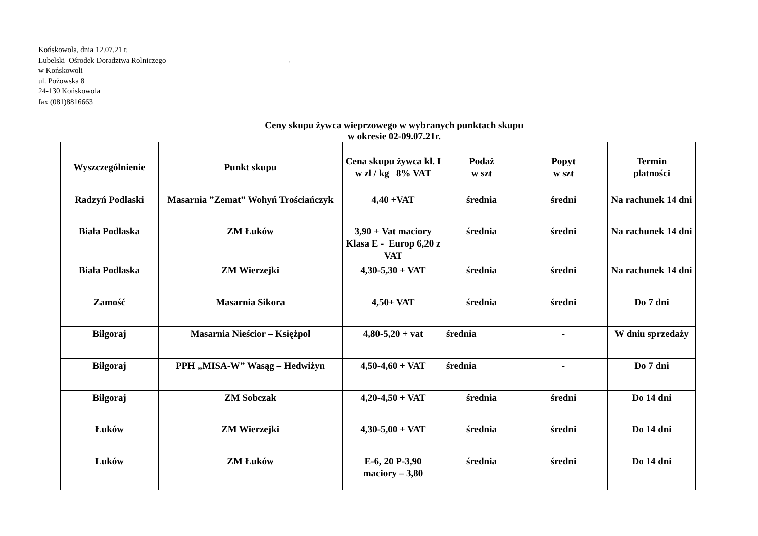Końskowola, dnia 12.07.21 r.
Lubelski Ośrodek Doradztwa Rolniczego.
w Końskowoli
ul. Pożowska 8
24-130 Końskowola
fax (081)8816663
Ceny skupu żywca wieprzowego w wybranych punktach skupu
w okresie 02-09.07.21r.
| Wyszczególnienie | Punkt skupu | Cena skupu żywca kl. I w zł / kg 8% VAT | Podaż w szt | Popyt w szt | Termin płatności |
| --- | --- | --- | --- | --- | --- |
| Radzyń Podlaski | Masarnia ”Zemat” Wohyń Trościańczyk | 4,40 +VAT | średnia | średni | Na rachunek 14 dni |
| Biała Podlaska | ZM Łuków | 3,90 + Vat maciory Klasa E - Europ 6,20 z VAT | średnia | średni | Na rachunek 14 dni |
| Biała Podlaska | ZM Wierzejki | 4,30-5,30 + VAT | średnia | średni | Na rachunek 14 dni |
| Zamość | Masarnia Sikora | 4,50+ VAT | średnia | średni | Do 7 dni |
| Biłgoraj | Masarnia Nieścior – Księżpol | 4,80-5,20 + vat | średnia | - | W dniu sprzedaży |
| Biłgoraj | PPH „MISA-W” Wasąg – Hedwiżyn | 4,50-4,60 + VAT | średnia | - | Do 7 dni |
| Biłgoraj | ZM Sobczak | 4,20-4,50 + VAT | średnia | średni | Do 14 dni |
| Łuków | ZM Wierzejki | 4,30-5,00 + VAT | średnia | średni | Do 14 dni |
| Luków | ZM Łuków | E-6, 20 P-3,90 maciory – 3,80 | średnia | średni | Do 14 dni |